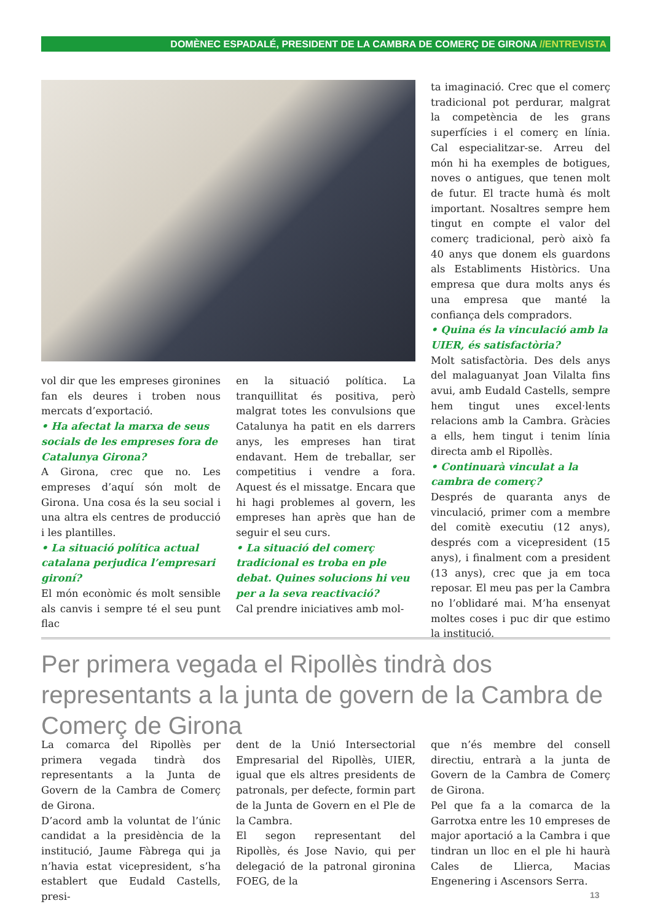DOMÈNEC ESPADALÉ, PRESIDENT DE LA CAMBRA DE COMERÇ DE GIRONA //ENTREVISTA
vol dir que les empreses gironines fan els deures i troben nous mercats d’exportació.
• Ha afectat la marxa de seus socials de les empreses fora de Catalunya Girona?
A Girona, crec que no. Les empreses d’aquí són molt de Girona. Una cosa és la seu social i una altra els centres de producció i les plantilles.
• La situació política actual catalana perjudica l’empresari gironí?
El món econòmic és molt sensible als canvis i sempre té el seu punt flac
en la situació política. La tranquillitat és positiva, però malgrat totes les convulsions que Catalunya ha patit en els darrers anys, les empreses han tirat endavant. Hem de treballar, ser competitius i vendre a fora. Aquest és el missatge. Encara que hi hagi problemes al govern, les empreses han après que han de seguir el seu curs.
• La situació del comerç tradicional es troba en ple debat. Quines solucions hi veu per a la seva reactivació?
Cal prendre iniciatives amb mol-
ta imaginació. Crec que el comerç tradicional pot perdurar, malgrat la competència de les grans superfícies i el comerç en línia. Cal especialitzar-se. Arreu del món hi ha exemples de botigues, noves o antigues, que tenen molt de futur. El tracte humà és molt important. Nosaltres sempre hem tingut en compte el valor del comerç tradicional, però això fa 40 anys que donem els guardons als Establiments Històrics. Una empresa que dura molts anys és una empresa que manté la confiança dels compradors.
• Quina és la vinculació amb la UIER, és satisfactòria?
Molt satisfactòria. Des dels anys del malaguanyat Joan Vilalta fins avui, amb Eudald Castells, sempre hem tingut unes excel·lents relacions amb la Cambra. Gràcies a ells, hem tingut i tenim línia directa amb el Ripollès.
• Continuarà vinculat a la cambra de comerç?
Després de quaranta anys de vinculació, primer com a membre del comitè executiu (12 anys), després com a vicepresident (15 anys), i finalment com a president (13 anys), crec que ja em toca reposar. El meu pas per la Cambra no l’oblidaré mai. M’ha ensenyat moltes coses i puc dir que estimo la institució.
Per primera vegada el Ripollès tindrà dos representants a la junta de govern de la Cambra de Comerç de Girona
La comarca del Ripollès per primera vegada tindrà dos representants a la Junta de Govern de la Cambra de Comerç de Girona.
D’acord amb la voluntat de l’únic candidat a la presidència de la institució, Jaume Fàbrega qui ja n’havia estat vicepresident, s’ha establert que Eudald Castells, presi-
dent de la Unió Intersectorial Empresarial del Ripollès, UIER, igual que els altres presidents de patronals, per defecte, formin part de la Junta de Govern en el Ple de la Cambra.
El segon representant del Ripollès, és Jose Navio, qui per delegació de la patronal gironina FOEG, de la
que n’és membre del consell directiu, entrarà a la junta de Govern de la Cambra de Comerç de Girona.
Pel que fa a la comarca de la Garrotxa entre les 10 empreses de major aportació a la Cambra i que tindran un lloc en el ple hi haurà Cales de Llierca, Macias Engenering i Ascensors Serra.
13